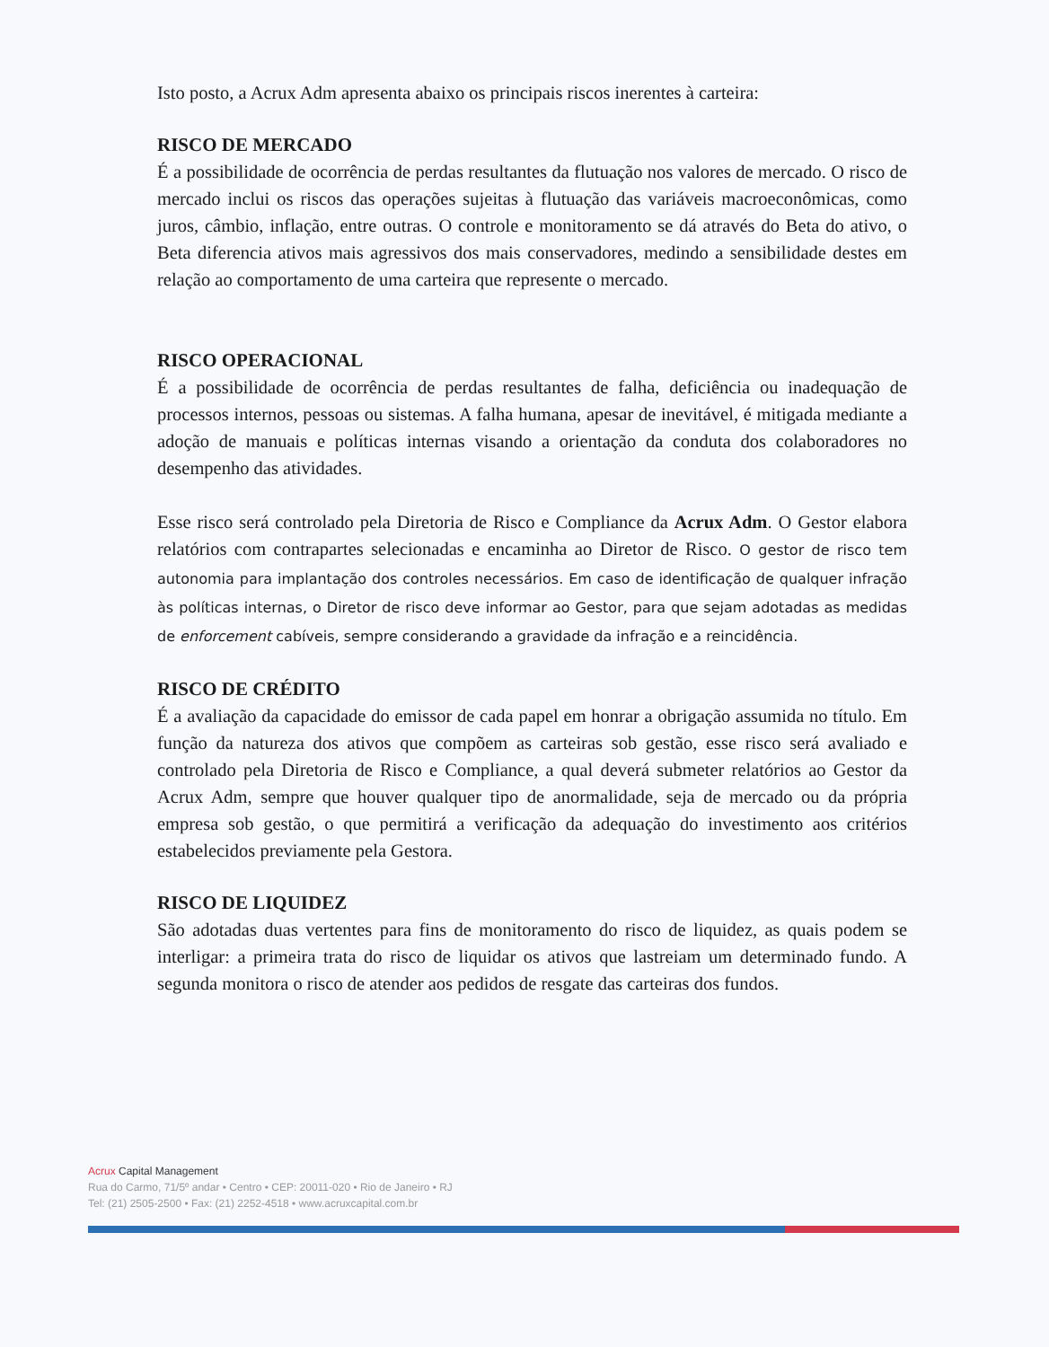Isto posto, a Acrux Adm apresenta abaixo os principais riscos inerentes à carteira:
RISCO DE MERCADO
É a possibilidade de ocorrência de perdas resultantes da flutuação nos valores de mercado. O risco de mercado inclui os riscos das operações sujeitas à flutuação das variáveis macroeconômicas, como juros, câmbio, inflação, entre outras. O controle e monitoramento se dá através do Beta do ativo, o Beta diferencia ativos mais agressivos dos mais conservadores, medindo a sensibilidade destes em relação ao comportamento de uma carteira que represente o mercado.
RISCO OPERACIONAL
É a possibilidade de ocorrência de perdas resultantes de falha, deficiência ou inadequação de processos internos, pessoas ou sistemas. A falha humana, apesar de inevitável, é mitigada mediante a adoção de manuais e políticas internas visando a orientação da conduta dos colaboradores no desempenho das atividades.
Esse risco será controlado pela Diretoria de Risco e Compliance da Acrux Adm. O Gestor elabora relatórios com contrapartes selecionadas e encaminha ao Diretor de Risco. O gestor de risco tem autonomia para implantação dos controles necessários. Em caso de identificação de qualquer infração às políticas internas, o Diretor de risco deve informar ao Gestor, para que sejam adotadas as medidas de enforcement cabíveis, sempre considerando a gravidade da infração e a reincidência.
RISCO DE CRÉDITO
É a avaliação da capacidade do emissor de cada papel em honrar a obrigação assumida no título. Em função da natureza dos ativos que compõem as carteiras sob gestão, esse risco será avaliado e controlado pela Diretoria de Risco e Compliance, a qual deverá submeter relatórios ao Gestor da Acrux Adm, sempre que houver qualquer tipo de anormalidade, seja de mercado ou da própria empresa sob gestão, o que permitirá a verificação da adequação do investimento aos critérios estabelecidos previamente pela Gestora.
RISCO DE LIQUIDEZ
São adotadas duas vertentes para fins de monitoramento do risco de liquidez, as quais podem se interligar: a primeira trata do risco de liquidar os ativos que lastreiam um determinado fundo. A segunda monitora o risco de atender aos pedidos de resgate das carteiras dos fundos.
Acrux Capital Management
Rua do Carmo, 71/5º andar • Centro • CEP: 20011-020 • Rio de Janeiro • RJ
Tel: (21) 2505-2500 • Fax: (21) 2252-4518 • www.acruxcapital.com.br